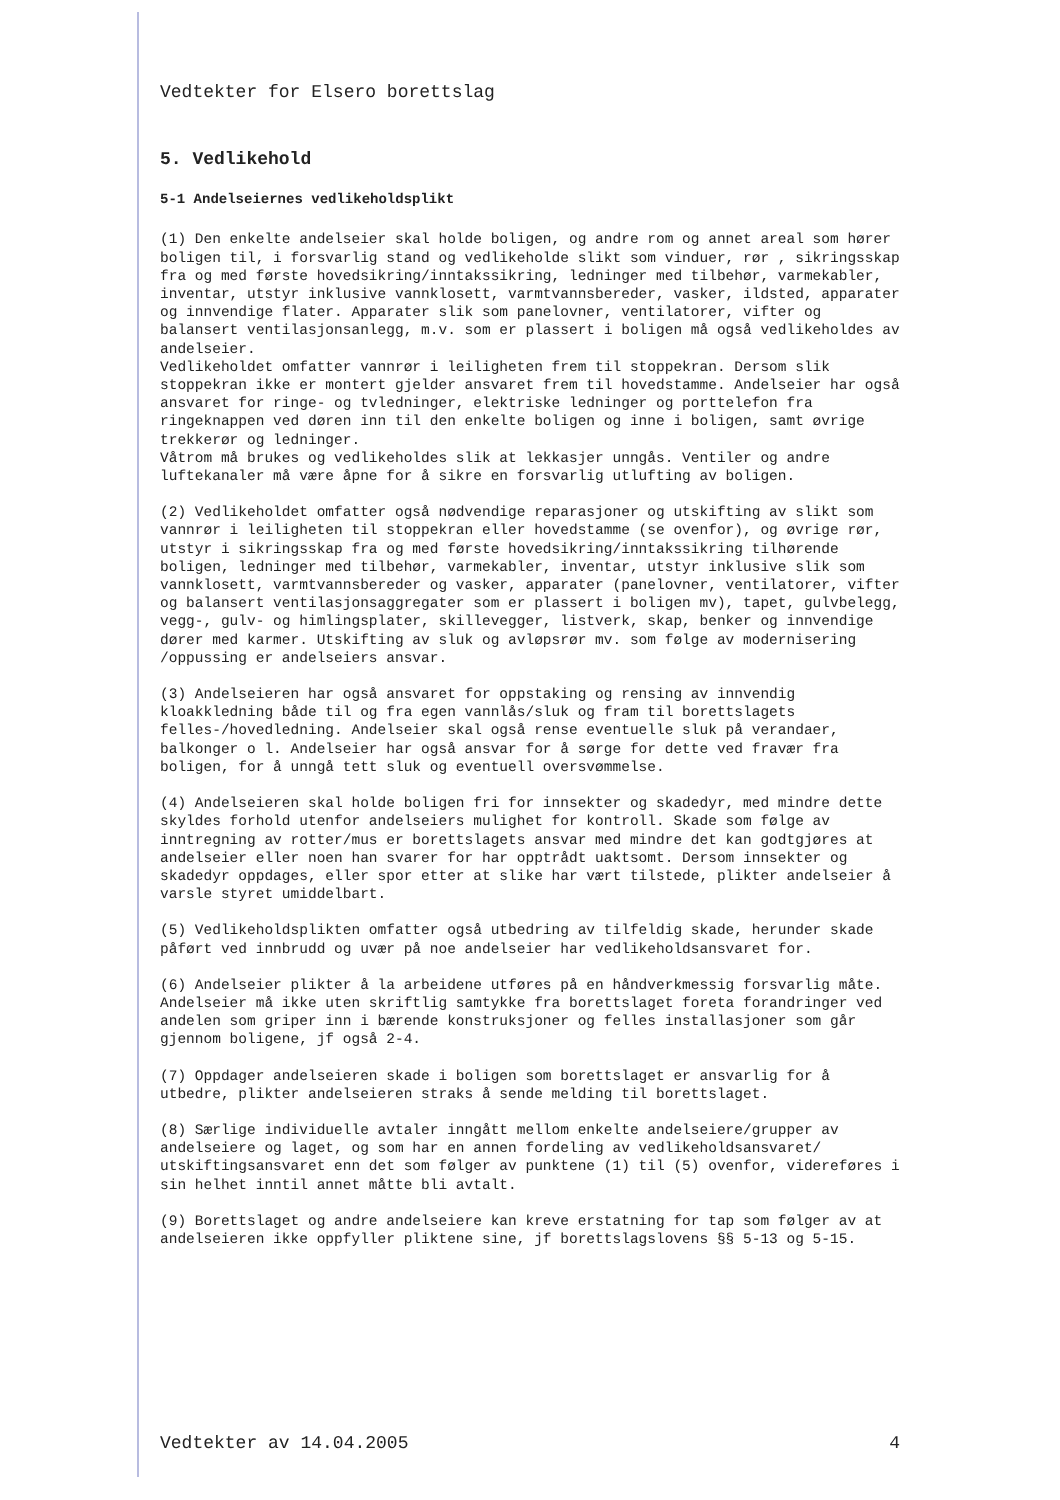Vedtekter for Elsero borettslag
5. Vedlikehold
5-1 Andelseiernes vedlikeholdsplikt
(1) Den enkelte andelseier skal holde boligen, og andre rom og annet areal som hører boligen til, i forsvarlig stand og vedlikeholde slikt som vinduer, rør , sikringsskap fra og med første hovedsikring/inntakssikring, ledninger med tilbehør, varmekabler, inventar, utstyr inklusive vannklosett, varmtvannsbereder, vasker, ildsted, apparater og innvendige flater. Apparater slik som panelovner, ventilatorer, vifter og balansert ventilasjonsanlegg, m.v. som er plassert i boligen må også vedlikeholdes av andelseier.
Vedlikeholdet omfatter vannrør i leiligheten frem til stoppekran. Dersom slik stoppekran ikke er montert gjelder ansvaret frem til hovedstamme. Andelseier har også ansvaret for ringe- og tvledninger, elektriske ledninger og porttelefon fra ringeknappen ved døren inn til den enkelte boligen og inne i boligen, samt øvrige trekkerør og ledninger.
Våtrom må brukes og vedlikeholdes slik at lekkasjer unngås. Ventiler og andre luftekanaler må være åpne for å sikre en forsvarlig utlufting av boligen.
(2) Vedlikeholdet omfatter også nødvendige reparasjoner og utskifting av slikt som vannrør i leiligheten til stoppekran eller hovedstamme (se ovenfor), og øvrige rør, utstyr i sikringsskap fra og med første hovedsikring/inntakssikring tilhørende boligen, ledninger med tilbehør, varmekabler, inventar, utstyr inklusive slik som vannklosett, varmtvannsbereder og vasker, apparater (panelovner, ventilatorer, vifter og balansert ventilasjonsaggregater som er plassert i boligen mv), tapet, gulvbelegg, vegg-, gulv- og himlingsplater, skillevegger, listverk, skap, benker og innvendige dører med karmer. Utskifting av sluk og avløpsrør mv. som følge av modernisering /oppussing er andelseiers ansvar.
(3) Andelseieren har også ansvaret for oppstaking og rensing av innvendig kloakkledning både til og fra egen vannlås/sluk og fram til borettslagets felles-/hovedledning. Andelseier skal også rense eventuelle sluk på verandaer, balkonger o l. Andelseier har også ansvar for å sørge for dette ved fravær fra boligen, for å unngå tett sluk og eventuell oversvømmelse.
(4) Andelseieren skal holde boligen fri for innsekter og skadedyr, med mindre dette skyldes forhold utenfor andelseiers mulighet for kontroll. Skade som følge av inntregning av rotter/mus er borettslagets ansvar med mindre det kan godtgjøres at andelseier eller noen han svarer for har opptrådt uaktsomt. Dersom innsekter og skadedyr oppdages, eller spor etter at slike har vært tilstede, plikter andelseier å varsle styret umiddelbart.
(5) Vedlikeholdsplikten omfatter også utbedring av tilfeldig skade, herunder skade påført ved innbrudd og uvær på noe andelseier har vedlikeholdsansvaret for.
(6) Andelseier plikter å la arbeidene utføres på en håndverkmessig forsvarlig måte. Andelseier må ikke uten skriftlig samtykke fra borettslaget foreta forandringer ved andelen som griper inn i bærende konstruksjoner og felles installasjoner som går gjennom boligene, jf også 2-4.
(7) Oppdager andelseieren skade i boligen som borettslaget er ansvarlig for å utbedre, plikter andelseieren straks å sende melding til borettslaget.
(8) Særlige individuelle avtaler inngått mellom enkelte andelseiere/grupper av andelseiere og laget, og som har en annen fordeling av vedlikeholdsansvaret/ utskiftingsansvaret enn det som følger av punktene (1) til (5) ovenfor, videreføres i sin helhet inntil annet måtte bli avtalt.
(9) Borettslaget og andre andelseiere kan kreve erstatning for tap som følger av at andelseieren ikke oppfyller pliktene sine, jf borettslagslovens §§ 5-13 og 5-15.
Vedtekter av 14.04.2005 4